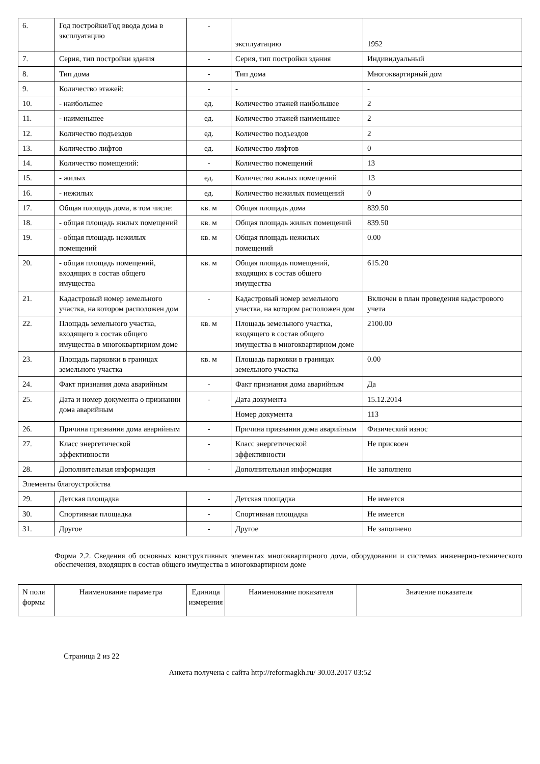| 6. | Год постройки/Год ввода дома в эксплуатацию | - | эксплуатацию | 1952 |
| 7. | Серия, тип постройки здания | - | Серия, тип постройки здания | Индивидуальный |
| 8. | Тип дома | - | Тип дома | Многоквартирный дом |
| 9. | Количество этажей: | - | - | - |
| 10. | - наибольшее | ед. | Количество этажей наибольшее | 2 |
| 11. | - наименьшее | ед. | Количество этажей наименьшее | 2 |
| 12. | Количество подъездов | ед. | Количество подъездов | 2 |
| 13. | Количество лифтов | ед. | Количество лифтов | 0 |
| 14. | Количество помещений: | - | Количество помещений | 13 |
| 15. | - жилых | ед. | Количество жилых помещений | 13 |
| 16. | - нежилых | ед. | Количество нежилых помещений | 0 |
| 17. | Общая площадь дома, в том числе: | кв. м | Общая площадь дома | 839.50 |
| 18. | - общая площадь жилых помещений | кв. м | Общая площадь жилых помещений | 839.50 |
| 19. | - общая площадь нежилых помещений | кв. м | Общая площадь нежилых помещений | 0.00 |
| 20. | - общая площадь помещений, входящих в состав общего имущества | кв. м | Общая площадь помещений, входящих в состав общего имущества | 615.20 |
| 21. | Кадастровый номер земельного участка, на котором расположен дом | - | Кадастровый номер земельного участка, на котором расположен дом | Включен в план проведения кадастрового учета |
| 22. | Площадь земельного участка, входящего в состав общего имущества в многоквартирном доме | кв. м | Площадь земельного участка, входящего в состав общего имущества в многоквартирном доме | 2100.00 |
| 23. | Площадь парковки в границах земельного участка | кв. м | Площадь парковки в границах земельного участка | 0.00 |
| 24. | Факт признания дома аварийным | - | Факт признания дома аварийным | Да |
| 25. | Дата и номер документа о признании дома аварийным | - | Дата документа | 15.12.2014 |
| | | | Номер документа | 113 |
| 26. | Причина признания дома аварийным | - | Причина признания дома аварийным | Физический износ |
| 27. | Класс энергетической эффективности | - | Класс энергетической эффективности | Не присвоен |
| 28. | Дополнительная информация | - | Дополнительная информация | Не заполнено |
| Элементы благоустройства | | | | |
| 29. | Детская площадка | - | Детская площадка | Не имеется |
| 30. | Спортивная площадка | - | Спортивная площадка | Не имеется |
| 31. | Другое | - | Другое | Не заполнено |
Форма 2.2. Сведения об основных конструктивных элементах многоквартирного дома, оборудовании и системах инженерно-технического обеспечения, входящих в состав общего имущества в многоквартирном доме
| N поля формы | Наименование параметра | Единица измерения | Наименование показателя | Значение показателя |
| --- | --- | --- | --- | --- |
Страница 2 из 22
Анкета получена с сайта http://reformagkh.ru/ 30.03.2017 03:52